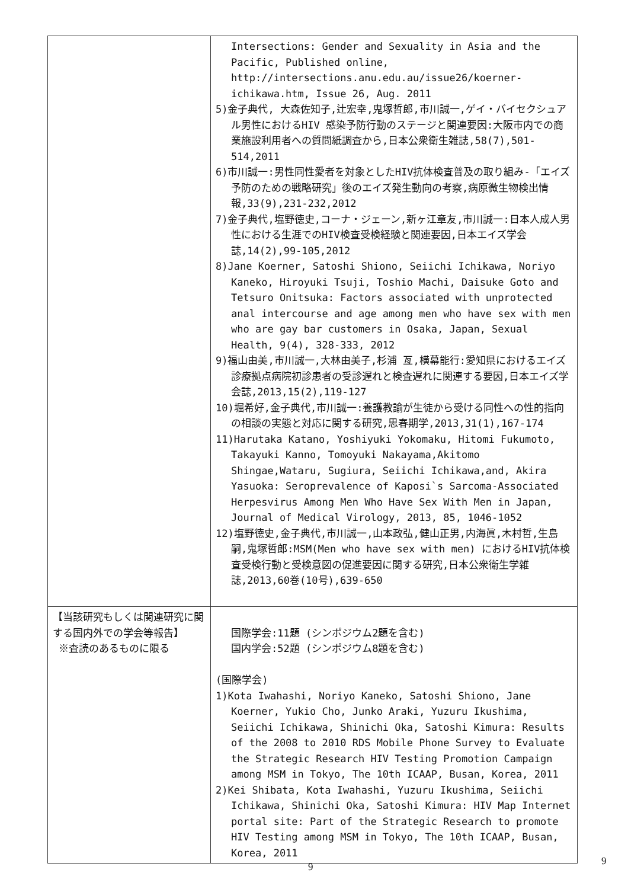| | Intersections: Gender and Sexuality in Asia and the Pacific, Published online, http://intersections.anu.edu.au/issue26/koerner-ichikawa.htm, Issue 26, Aug. 2011 5)金子典代, 大森佐知子,辻宏幸,鬼塚哲郎,市川誠一,ゲイ・バイセクシュアル男性におけるHIV 感染予防行動のステージと関連要因:大阪市内での商業施設利用者への質問紙調査から,日本公衆衛生雑誌,58(7),501-514,2011 6)市川誠一:男性同性愛者を対象としたHIV抗体検査普及の取り組み-「エイズ予防のための戦略研究」後のエイズ発生動向の考察,病原微生物検出情報,33(9),231-232,2012 7)金子典代,塩野徳史,コーナ・ジェーン,新ヶ江章友,市川誠一:日本人成人男性における生涯でのHIV検査受検経験と関連要因,日本エイズ学会誌,14(2),99-105,2012 8)Jane Koerner, Satoshi Shiono, Seiichi Ichikawa, Noriyo Kaneko, Hiroyuki Tsuji, Toshio Machi, Daisuke Goto and Tetsuro Onitsuka: Factors associated with unprotected anal intercourse and age among men who have sex with men who are gay bar customers in Osaka, Japan, Sexual Health, 9(4), 328-333, 2012 9)福山由美,市川誠一,大林由美子,杉浦 亙,横幕能行:愛知県におけるエイズ診療拠点病院初診患者の受診遅れと検査遅れに関連する要因,日本エイズ学会誌,2013,15(2),119-127 10)堀希好,金子典代,市川誠一:養護教諭が生徒から受ける同性への性的指向の相談の実態と対応に関する研究,思春期学,2013,31(1),167-174 11)Harutaka Katano, Yoshiyuki Yokomaku, Hitomi Fukumoto, Takayuki Kanno, Tomoyuki Nakayama,Akitomo Shingae,Wataru, Sugiura, Seiichi Ichikawa,and, Akira Yasuoka: Seroprevalence of Kaposi`s Sarcoma-Associated Herpesvirus Among Men Who Have Sex With Men in Japan, Journal of Medical Virology, 2013, 85, 1046-1052 12)塩野徳史,金子典代,市川誠一,山本政弘,健山正男,内海眞,木村哲,生島嗣,鬼塚哲郎:MSM(Men who have sex with men) におけるHIV抗体検査受検行動と受検意図の促進要因に関する研究,日本公衆衛生学雑誌,2013,60巻(10号),639-650 |
| 【当該研究もしくは関連研究に関する国内外での学会等報告】 ※査読のあるものに限る | 国際学会:11題 (シンポジウム2題を含む) 国内学会:52題 (シンポジウム8題を含む) (国際学会) 1)Kota Iwahashi, Noriyo Kaneko, Satoshi Shiono, Jane Koerner, Yukio Cho, Junko Araki, Yuzuru Ikushima, Seiichi Ichikawa, Shinichi Oka, Satoshi Kimura: Results of the 2008 to 2010 RDS Mobile Phone Survey to Evaluate the Strategic Research HIV Testing Promotion Campaign among MSM in Tokyo, The 10th ICAAP, Busan, Korea, 2011 2)Kei Shibata, Kota Iwahashi, Yuzuru Ikushima, Seiichi Ichikawa, Shinichi Oka, Satoshi Kimura: HIV Map Internet portal site: Part of the Strategic Research to promote HIV Testing among MSM in Tokyo, The 10th ICAAP, Busan, Korea, 2011 |
9 9